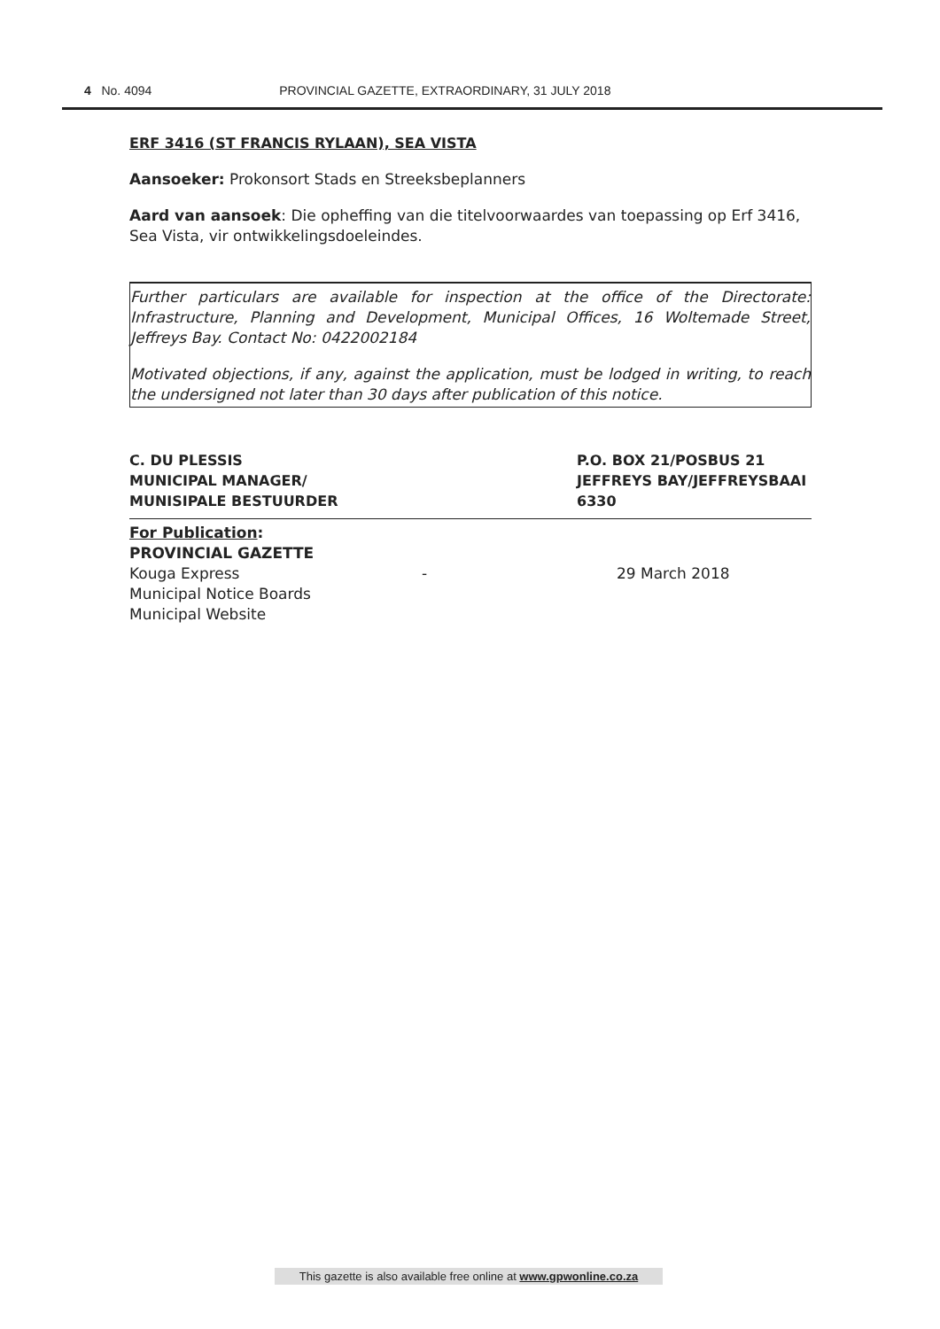4 No. 4094 PROVINCIAL GAZETTE, EXTRAORDINARY, 31 JULY 2018
ERF 3416 (ST FRANCIS RYLAAN), SEA VISTA
Aansoeker: Prokonsort Stads en Streeksbeplanners
Aard van aansoek: Die opheffing van die titelvoorwaardes van toepassing op Erf 3416, Sea Vista, vir ontwikkelingsdoeleindes.
Further particulars are available for inspection at the office of the Directorate: Infrastructure, Planning and Development, Municipal Offices, 16 Woltemade Street, Jeffreys Bay. Contact No: 0422002184
Motivated objections, if any, against the application, must be lodged in writing, to reach the undersigned not later than 30 days after publication of this notice.
C. DU PLESSIS
MUNICIPAL MANAGER/
MUNISIPALE BESTUURDER
P.O. BOX 21/POSBUS 21
JEFFREYS BAY/JEFFREYSBAAI
6330
For Publication:
PROVINCIAL GAZETTE
Kouga Express - 29 March 2018
Municipal Notice Boards
Municipal Website
This gazette is also available free online at www.gpwonline.co.za